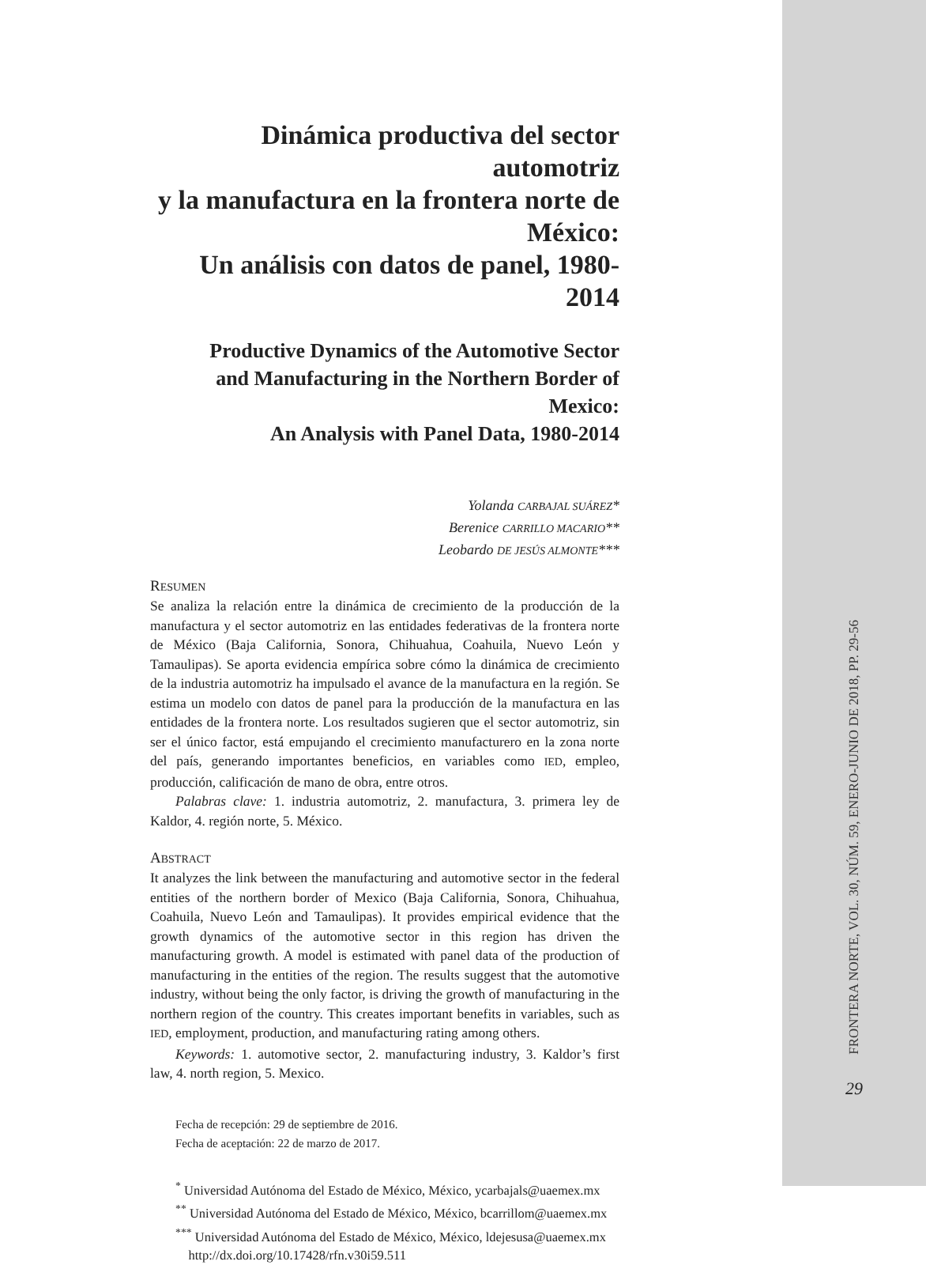Dinámica productiva del sector automotriz
y la manufactura en la frontera norte de México:
Un análisis con datos de panel, 1980-2014
Productive Dynamics of the Automotive Sector
and Manufacturing in the Northern Border of Mexico:
An Analysis with Panel Data, 1980-2014
Yolanda CARBAJAL SUÁREZ*
Berenice CARRILLO MACARIO**
Leobardo DE JESÚS ALMONTE***
RESUMEN
Se analiza la relación entre la dinámica de crecimiento de la producción de la manufactura y el sector automotriz en las entidades federativas de la frontera norte de México (Baja California, Sonora, Chihuahua, Coahuila, Nuevo León y Tamaulipas). Se aporta evidencia empírica sobre cómo la dinámica de crecimiento de la industria automotriz ha impulsado el avance de la manufactura en la región. Se estima un modelo con datos de panel para la producción de la manufactura en las entidades de la frontera norte. Los resultados sugieren que el sector automotriz, sin ser el único factor, está empujando el crecimiento manufacturero en la zona norte del país, generando importantes beneficios, en variables como IED, empleo, producción, calificación de mano de obra, entre otros.
Palabras clave: 1. industria automotriz, 2. manufactura, 3. primera ley de Kaldor, 4. región norte, 5. México.
ABSTRACT
It analyzes the link between the manufacturing and automotive sector in the federal entities of the northern border of Mexico (Baja California, Sonora, Chihuahua, Coahuila, Nuevo León and Tamaulipas). It provides empirical evidence that the growth dynamics of the automotive sector in this region has driven the manufacturing growth. A model is estimated with panel data of the production of manufacturing in the entities of the region. The results suggest that the automotive industry, without being the only factor, is driving the growth of manufacturing in the northern region of the country. This creates important benefits in variables, such as IED, employment, production, and manufacturing rating among others.
Keywords: 1. automotive sector, 2. manufacturing industry, 3. Kaldor’s first law, 4. north region, 5. Mexico.
Fecha de recepción: 29 de septiembre de 2016.
Fecha de aceptación: 22 de marzo de 2017.
<sup>*</sup> Universidad Autónoma del Estado de México, México, ycarbajals@uaemex.mx
<sup>**</sup> Universidad Autónoma del Estado de México, México, bcarrillom@uaemex.mx
<sup>***</sup> Universidad Autónoma del Estado de México, México, ldejesusa@uaemex.mx
http://dx.doi.org/10.17428/rfn.v30i59.511
FRONTERA NORTE, VOL. 30, NÚM. 59, ENERO-JUNIO DE 2018, PP. 29-56
29